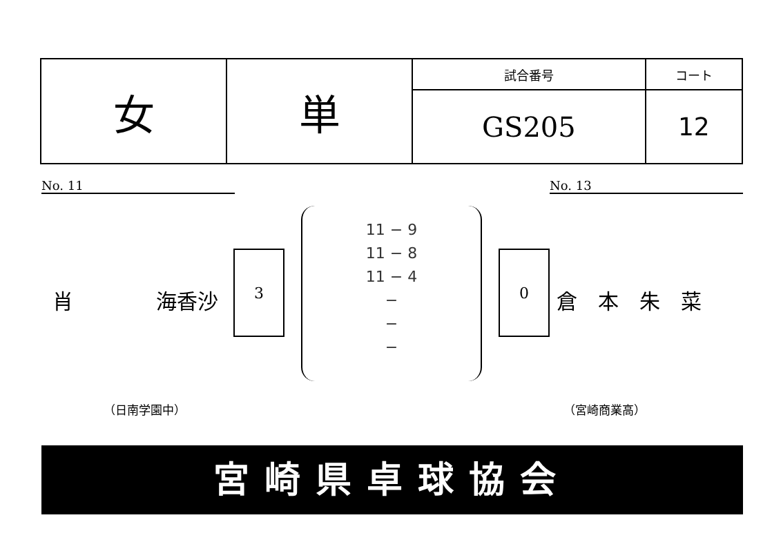| 女 | 単 | 試合番号 | コート |
| | | GS205 | 12 |
No. 11 No. 13
肖　　　　海香沙
3
11 − 9
11 − 8
11 − 4
−
−
−
0
倉　本　朱　菜
（日南学園中） （宮崎商業高）
宮崎県卓球協会